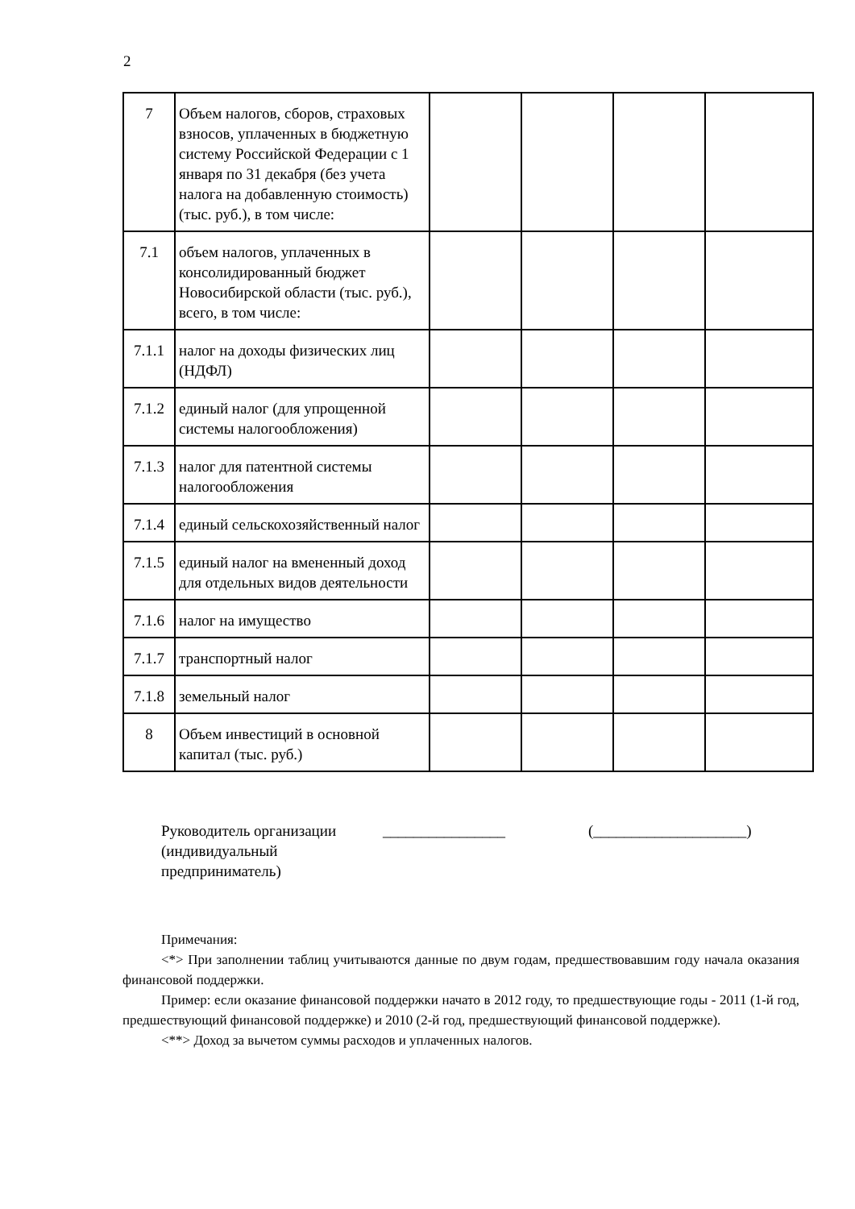2
| 7 | Объем налогов, сборов, страховых взносов, уплаченных в бюджетную систему Российской Федерации с 1 января по 31 декабря (без учета налога на добавленную стоимость) (тыс. руб.), в том числе: | | | | |
| 7.1 | объем налогов, уплаченных в консолидированный бюджет Новосибирской области (тыс. руб.), всего, в том числе: | | | | |
| 7.1.1 | налог на доходы физических лиц (НДФЛ) | | | | |
| 7.1.2 | единый налог (для упрощенной системы налогообложения) | | | | |
| 7.1.3 | налог для патентной системы налогообложения | | | | |
| 7.1.4 | единый сельскохозяйственный налог | | | | |
| 7.1.5 | единый налог на вмененный доход для отдельных видов деятельности | | | | |
| 7.1.6 | налог на имущество | | | | |
| 7.1.7 | транспортный налог | | | | |
| 7.1.8 | земельный налог | | | | |
| 8 | Объем инвестиций в основной капитал (тыс. руб.) | | | | |
Руководитель организации
(индивидуальный предприниматель)
________________ (____________________)
Примечания:
<*> При заполнении таблиц учитываются данные по двум годам, предшествовавшим году начала оказания финансовой поддержки.
Пример: если оказание финансовой поддержки начато в 2012 году, то предшествующие годы - 2011 (1-й год, предшествующий финансовой поддержке) и 2010 (2-й год, предшествующий финансовой поддержке).
<**> Доход за вычетом суммы расходов и уплаченных налогов.